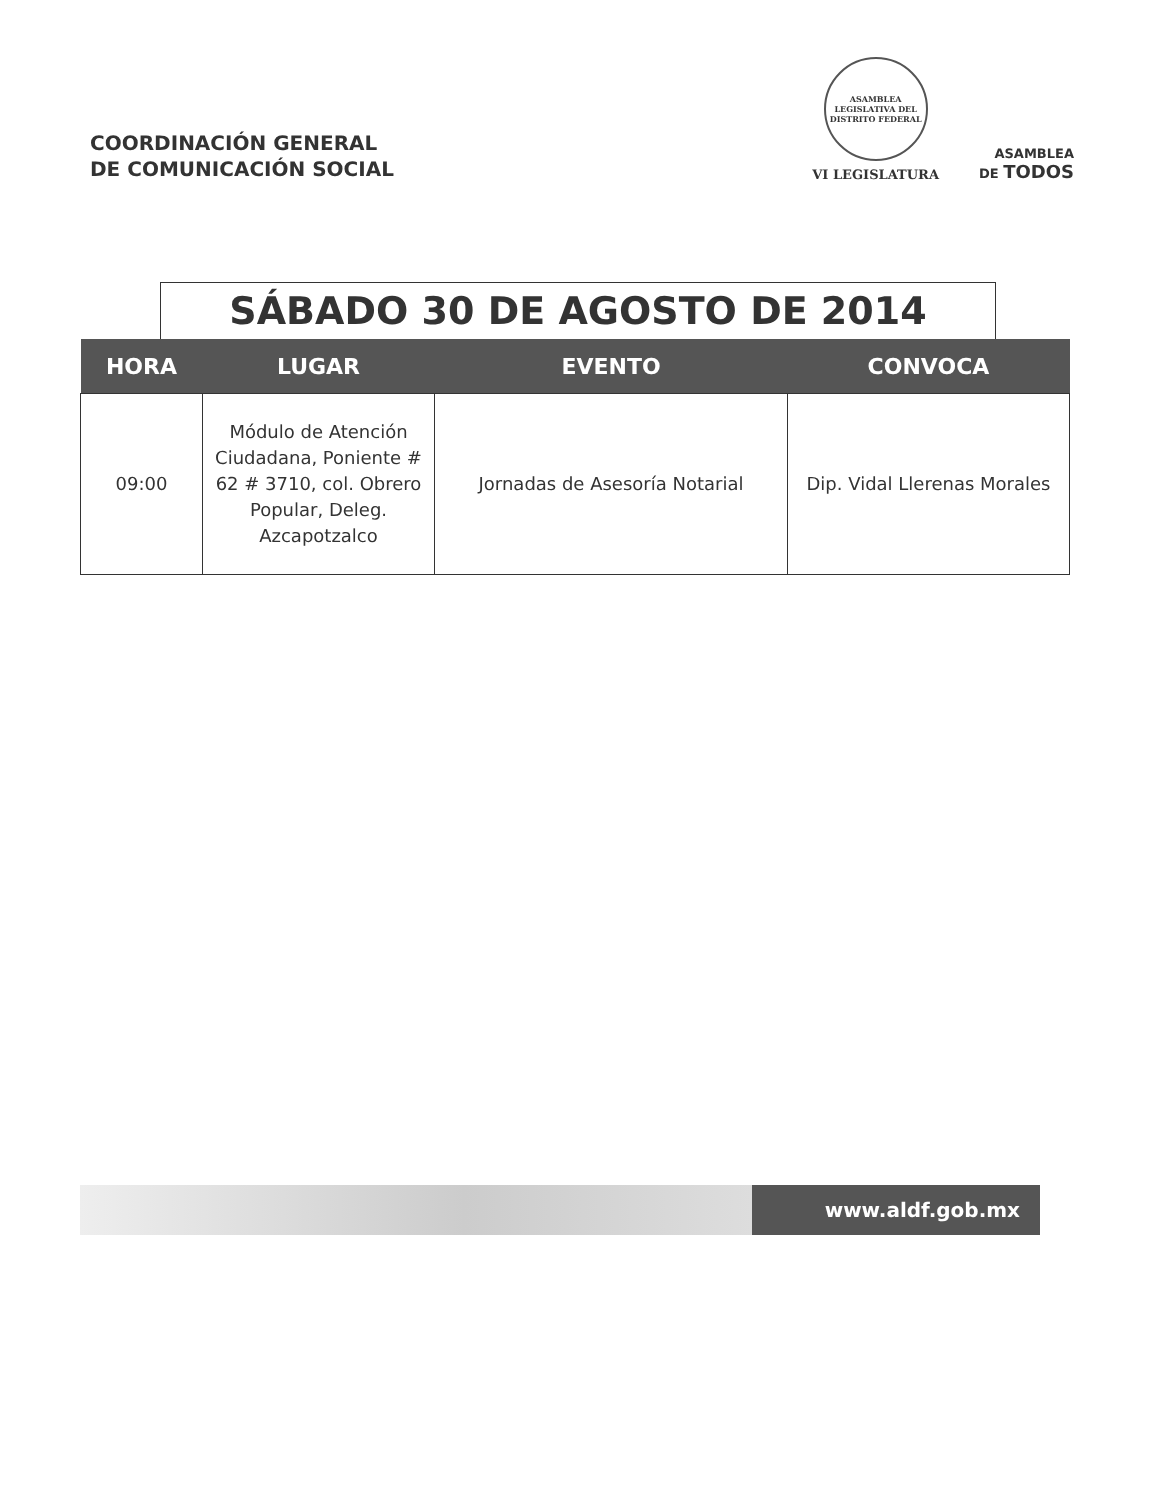COORDINACIÓN GENERAL
DE COMUNICACIÓN SOCIAL
ASAMBLEA LEGISLATIVA DEL DISTRITO FEDERAL
VI LEGISLATURA
ASAMBLEA
DE TODOS
SÁBADO 30 DE AGOSTO DE 2014
| HORA | LUGAR | EVENTO | CONVOCA |
| --- | --- | --- | --- |
| 09:00 | Módulo de Atención Ciudadana, Poniente # 62 # 3710, col. Obrero Popular, Deleg. Azcapotzalco | Jornadas de Asesoría Notarial | Dip. Vidal Llerenas Morales |
www.aldf.gob.mx